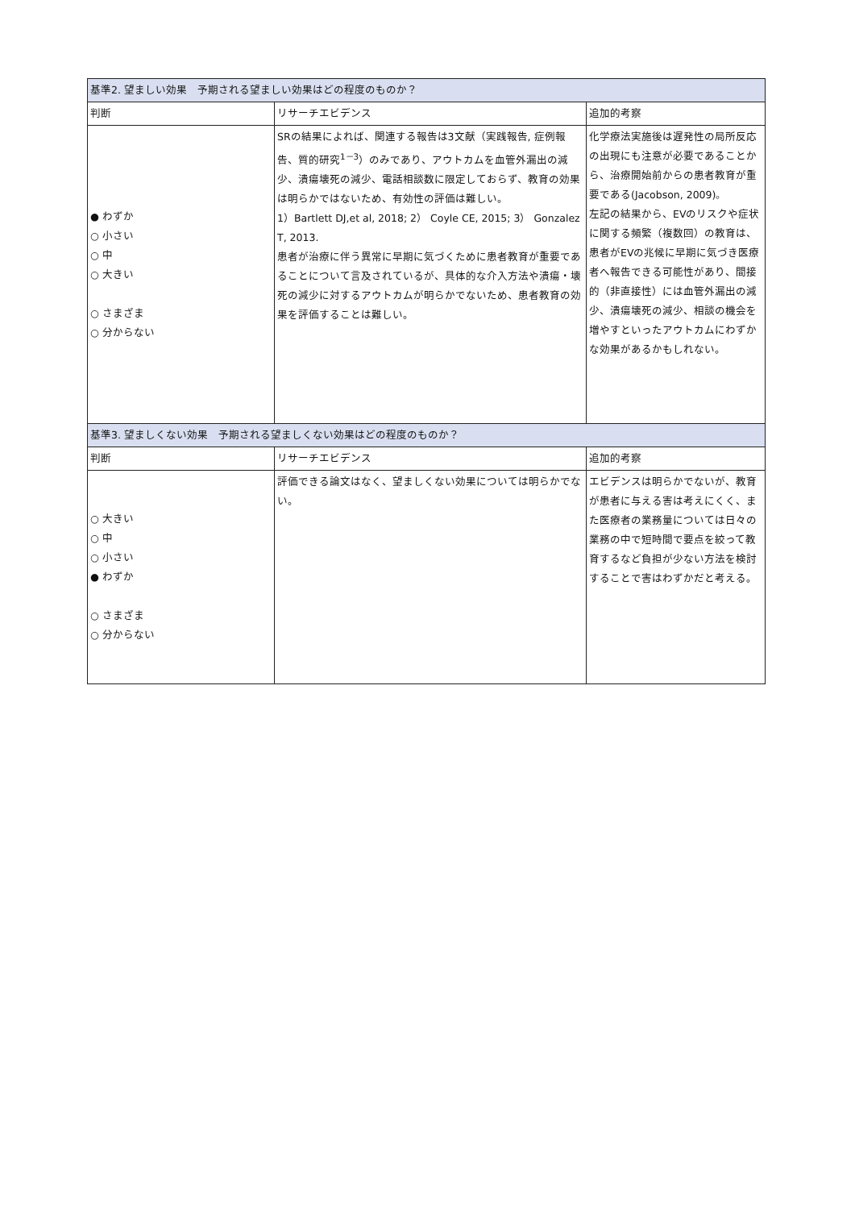| 基準2. 望ましい効果 予期される望ましい効果はどの程度のものか？ | | |
| --- | --- | --- |
| 判断 | リサーチエビデンス | 追加的考察 |
| ● わずか ○ 小さい ○ 中 ○ 大きい ○ さまざま ○ 分からない | SRの結果によれば、関連する報告は3文献（実践報告, 症例報告、質的研究<sup>1－3</sup>）のみであり、アウトカムを血管外漏出の減少、潰瘍壊死の減少、電話相談数に限定しておらず、教育の効果は明らかではないため、有効性の評価は難しい。 1）Bartlett DJ,et al, 2018; 2） Coyle CE, 2015; 3） Gonzalez T, 2013. 患者が治療に伴う異常に早期に気づくために患者教育が重要であることについて言及されているが、具体的な介入方法や潰瘍・壊死の減少に対するアウトカムが明らかでないため、患者教育の効果を評価することは難しい。 | 化学療法実施後は遅発性の局所反応の出現にも注意が必要であることから、治療開始前からの患者教育が重要である(Jacobson, 2009)。 左記の結果から、EVのリスクや症状に関する頻繁（複数回）の教育は、患者がEVの兆候に早期に気づき医療者へ報告できる可能性があり、間接的（非直接性）には血管外漏出の減少、潰瘍壊死の減少、相談の機会を増やすといったアウトカムにわずかな効果があるかもしれない。 |
| 基準3. 望ましくない効果 予期される望ましくない効果はどの程度のものか？ | | |
| 判断 | リサーチエビデンス | 追加的考察 |
| ○ 大きい ○ 中 ○ 小さい ● わずか ○ さまざま ○ 分からない | 評価できる論文はなく、望ましくない効果については明らかでない。 | エビデンスは明らかでないが、教育が患者に与える害は考えにくく、また医療者の業務量については日々の業務の中で短時間で要点を絞って教育するなど負担が少ない方法を検討することで害はわずかだと考える。 |